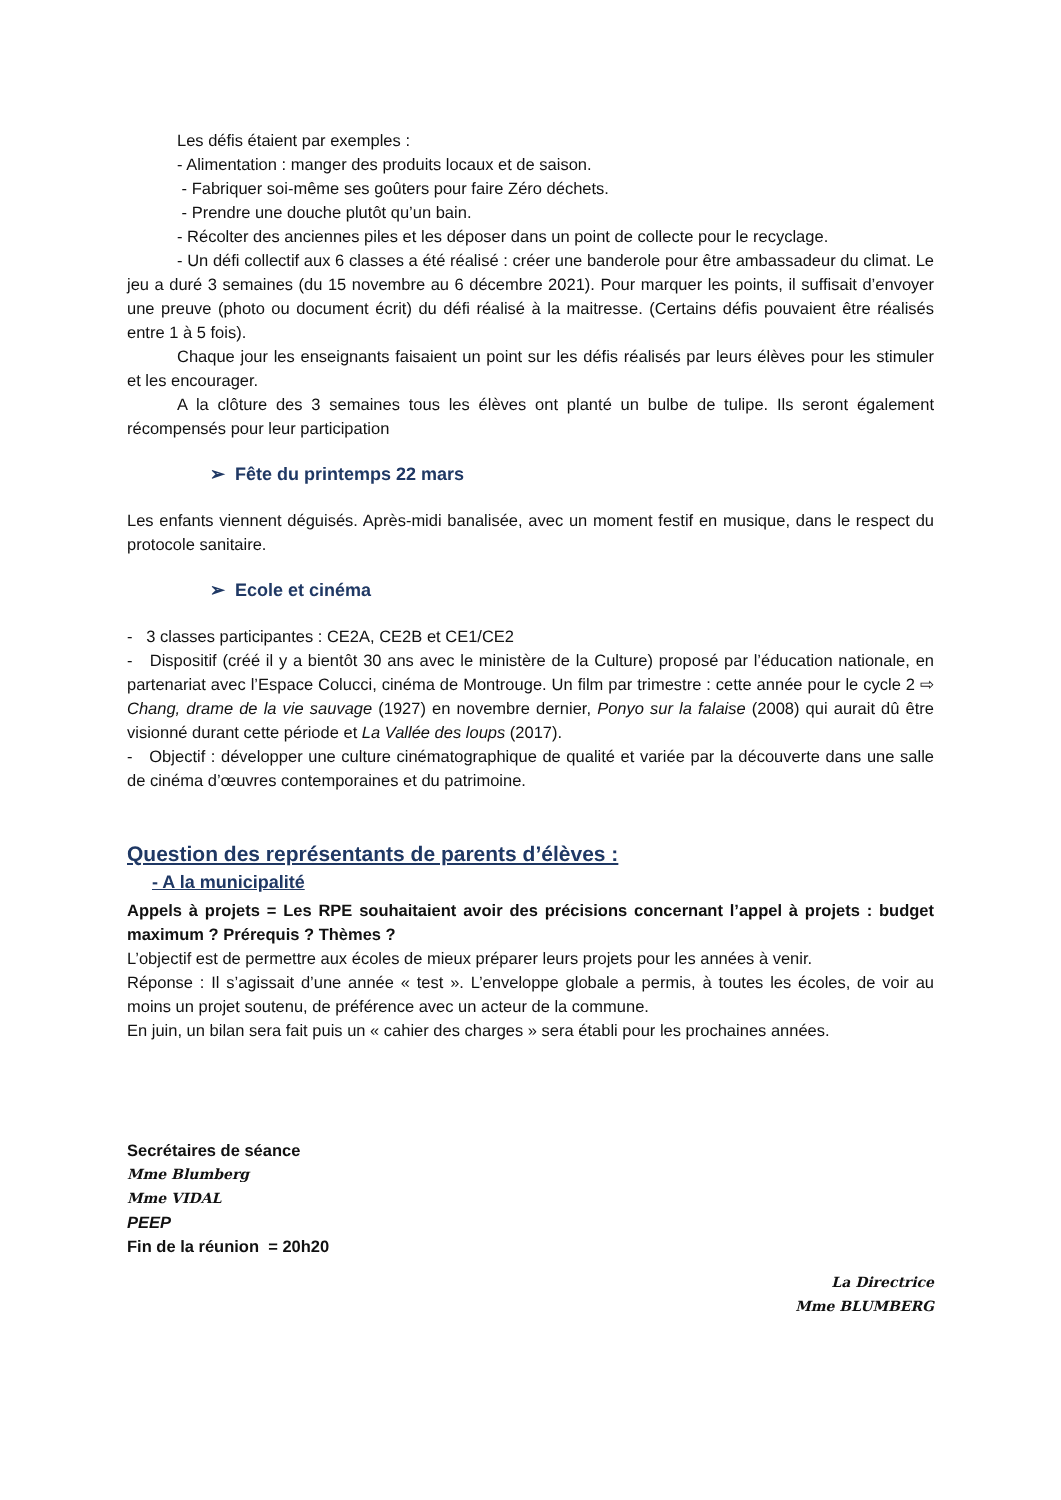Les défis étaient par exemples :
- Alimentation : manger des produits locaux et de saison.
- Fabriquer soi-même ses goûters pour faire Zéro déchets.
- Prendre une douche plutôt qu’un bain.
- Récolter des anciennes piles et les déposer dans un point de collecte pour le recyclage.
- Un défi collectif aux 6 classes a été réalisé : créer une banderole pour être ambassadeur du climat. Le jeu a duré 3 semaines (du 15 novembre au 6 décembre 2021). Pour marquer les points, il suffisait d’envoyer une preuve (photo ou document écrit) du défi réalisé à la maitresse. (Certains défis pouvaient être réalisés entre 1 à 5 fois).
Chaque jour les enseignants faisaient un point sur les défis réalisés par leurs élèves pour les stimuler et les encourager.
A la clôture des 3 semaines tous les élèves ont planté un bulbe de tulipe. Ils seront également récompensés pour leur participation
➢ Fête du printemps 22 mars
Les enfants viennent déguisés. Après-midi banalisée, avec un moment festif en musique, dans le respect du protocole sanitaire.
➢ Ecole et cinéma
- 3 classes participantes : CE2A, CE2B et CE1/CE2
- Dispositif (créé il y a bientôt 30 ans avec le ministère de la Culture) proposé par l’éducation nationale, en partenariat avec l’Espace Colucci, cinéma de Montrouge. Un film par trimestre : cette année pour le cycle 2 ⇨ Chang, drame de la vie sauvage (1927) en novembre dernier, Ponyo sur la falaise (2008) qui aurait dû être visionné durant cette période et La Vallée des loups (2017).
- Objectif : développer une culture cinématographique de qualité et variée par la découverte dans une salle de cinéma d’œuvres contemporaines et du patrimoine.
Question des représentants de parents d’élèves :
- A la municipalité
Appels à projets = Les RPE souhaitaient avoir des précisions concernant l’appel à projets : budget maximum ? Prérequis ? Thèmes ?
L’objectif est de permettre aux écoles de mieux préparer leurs projets pour les années à venir.
Réponse : Il s’agissait d’une année « test ». L’enveloppe globale a permis, à toutes les écoles, de voir au moins un projet soutenu, de préférence avec un acteur de la commune.
En juin, un bilan sera fait puis un « cahier des charges » sera établi pour les prochaines années.
Secrétaires de séance
Mme Blumberg
Mme VIDAL
PEEP
Fin de la réunion = 20h20
La Directrice
Mme BLUMBERG